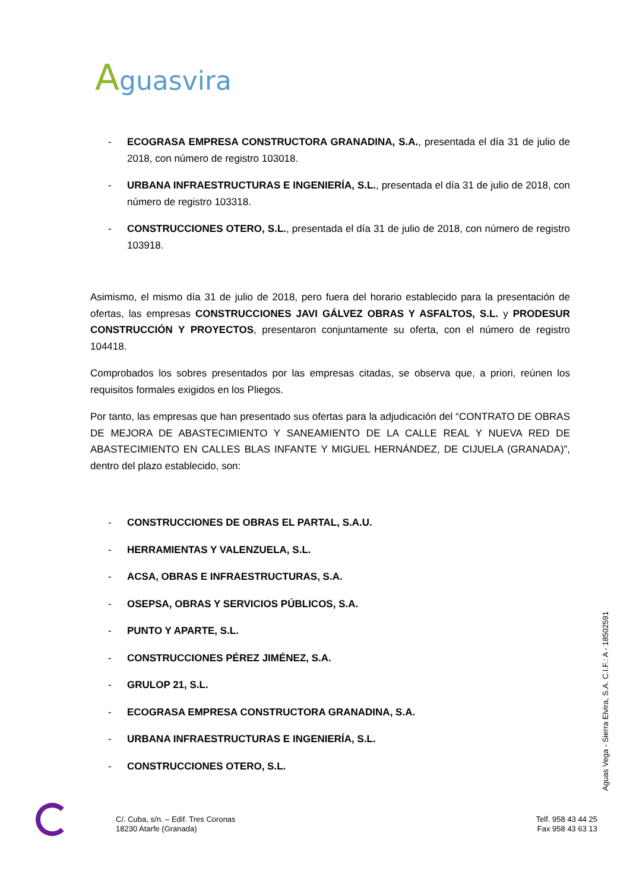Aguasvira
- ECOGRASA EMPRESA CONSTRUCTORA GRANADINA, S.A., presentada el día 31 de julio de 2018, con número de registro 103018.
- URBANA INFRAESTRUCTURAS E INGENIERÍA, S.L., presentada el día 31 de julio de 2018, con número de registro 103318.
- CONSTRUCCIONES OTERO, S.L., presentada el día 31 de julio de 2018, con número de registro 103918.
Asimismo, el mismo día 31 de julio de 2018, pero fuera del horario establecido para la presentación de ofertas, las empresas CONSTRUCCIONES JAVI GÁLVEZ OBRAS Y ASFALTOS, S.L. y PRODESUR CONSTRUCCIÓN Y PROYECTOS, presentaron conjuntamente su oferta, con el número de registro 104418.
Comprobados los sobres presentados por las empresas citadas, se observa que, a priori, reúnen los requisitos formales exigidos en los Pliegos.
Por tanto, las empresas que han presentado sus ofertas para la adjudicación del “CONTRATO DE OBRAS DE MEJORA DE ABASTECIMIENTO Y SANEAMIENTO DE LA CALLE REAL Y NUEVA RED DE ABASTECIMIENTO EN CALLES BLAS INFANTE Y MIGUEL HERNÁNDEZ, DE CIJUELA (GRANADA)”, dentro del plazo establecido, son:
- CONSTRUCCIONES DE OBRAS EL PARTAL, S.A.U.
- HERRAMIENTAS Y VALENZUELA, S.L.
- ACSA, OBRAS E INFRAESTRUCTURAS, S.A.
- OSEPSA, OBRAS Y SERVICIOS PÚBLICOS, S.A.
- PUNTO Y APARTE, S.L.
- CONSTRUCCIONES PÉREZ JIMÉNEZ, S.A.
- GRULOP 21, S.L.
- ECOGRASA EMPRESA CONSTRUCTORA GRANADINA, S.A.
- URBANA INFRAESTRUCTURAS E INGENIERÍA, S.L.
- CONSTRUCCIONES OTERO, S.L.
Aguas Vega - Sierra Elvira, S.A. C.I.F.: A - 18502591
C/. Cuba, s/n. – Edif. Tres Coronas
18230 Atarfe (Granada)
Telf. 958 43 44 25
Fax 958 43 63 13